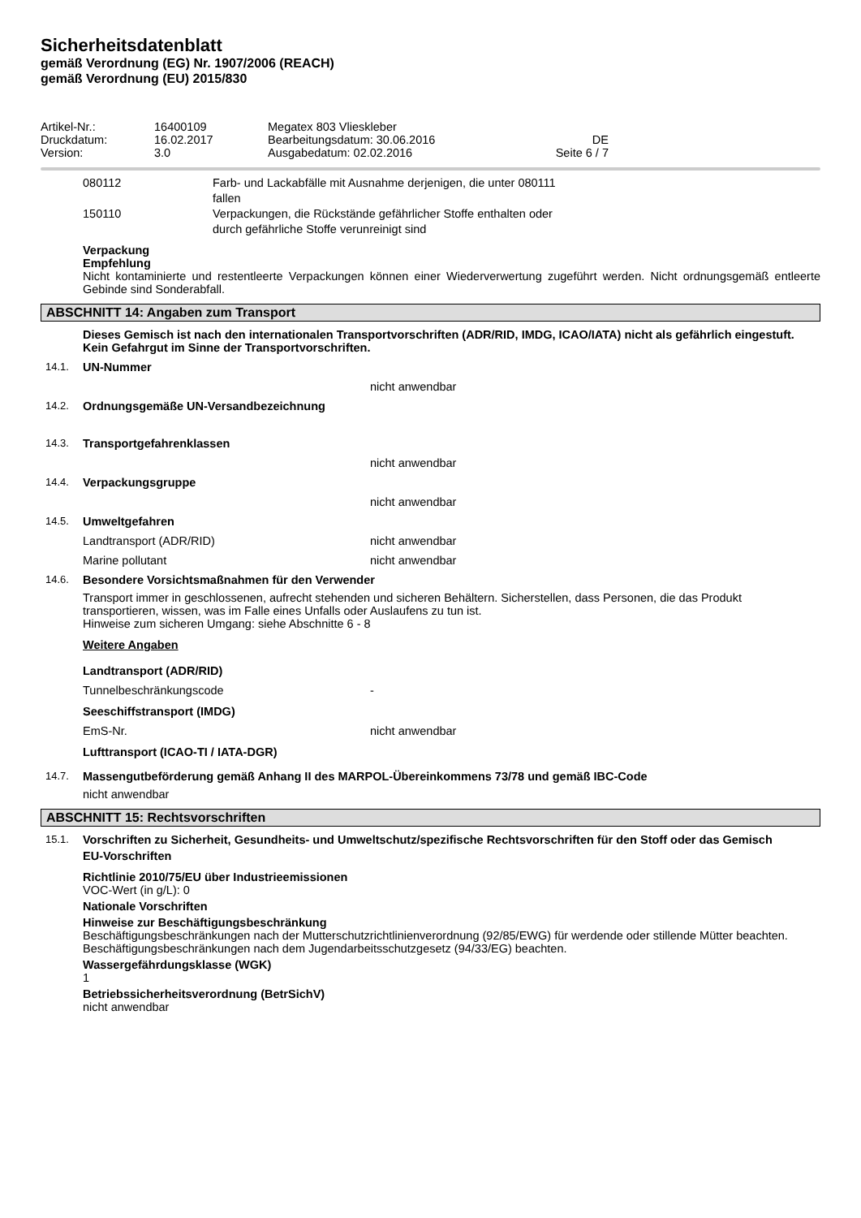Sicherheitsdatenblatt
gemäß Verordnung (EG) Nr. 1907/2006 (REACH)
gemäß Verordnung (EU) 2015/830
Artikel-Nr.:
16400109
Megatex 803 Vlieskleber
Druckdatum:
16.02.2017
Bearbeitungsdatum: 30.06.2016
DE
Version:
3.0
Ausgabedatum: 02.02.2016
Seite 6 / 7
080112
Farb- und Lackabfälle mit Ausnahme derjenigen, die unter 080111 fallen
150110
Verpackungen, die Rückstände gefährlicher Stoffe enthalten oder durch gefährliche Stoffe verunreinigt sind
Verpackung
Empfehlung
Nicht kontaminierte und restentleerte Verpackungen können einer Wiederverwertung zugeführt werden. Nicht ordnungsgemäß entleerte Gebinde sind Sonderabfall.
ABSCHNITT 14: Angaben zum Transport
Dieses Gemisch ist nach den internationalen Transportvorschriften (ADR/RID, IMDG, ICAO/IATA) nicht als gefährlich eingestuft.
Kein Gefahrgut im Sinne der Transportvorschriften.
14.1. UN-Nummer
nicht anwendbar
14.2. Ordnungsgemäße UN-Versandbezeichnung
14.3. Transportgefahrenklassen
nicht anwendbar
14.4. Verpackungsgruppe
nicht anwendbar
14.5. Umweltgefahren
Landtransport (ADR/RID)
nicht anwendbar
Marine pollutant
nicht anwendbar
14.6. Besondere Vorsichtsmaßnahmen für den Verwender
Transport immer in geschlossenen, aufrecht stehenden und sicheren Behältern. Sicherstellen, dass Personen, die das Produkt transportieren, wissen, was im Falle eines Unfalls oder Auslaufens zu tun ist.
Hinweise zum sicheren Umgang: siehe Abschnitte 6 - 8
Weitere Angaben
Landtransport (ADR/RID)
Tunnelbeschränkungscode
-
Seeschiffstransport (IMDG)
EmS-Nr.
nicht anwendbar
Lufttransport (ICAO-TI / IATA-DGR)
14.7. Massengutbeförderung gemäß Anhang II des MARPOL-Übereinkommens 73/78 und gemäß IBC-Code
nicht anwendbar
ABSCHNITT 15: Rechtsvorschriften
15.1. Vorschriften zu Sicherheit, Gesundheits- und Umweltschutz/spezifische Rechtsvorschriften für den Stoff oder das Gemisch
EU-Vorschriften
Richtlinie 2010/75/EU über Industrieemissionen
VOC-Wert (in g/L): 0
Nationale Vorschriften
Hinweise zur Beschäftigungsbeschränkung
Beschäftigungsbeschränkungen nach der Mutterschutzrichtlinienverordnung (92/85/EWG) für werdende oder stillende Mütter beachten.
Beschäftigungsbeschränkungen nach dem Jugendarbeitsschutzgesetz (94/33/EG) beachten.
Wassergefährdungsklasse (WGK)
1
Betriebssicherheitsverordnung (BetrSichV)
nicht anwendbar